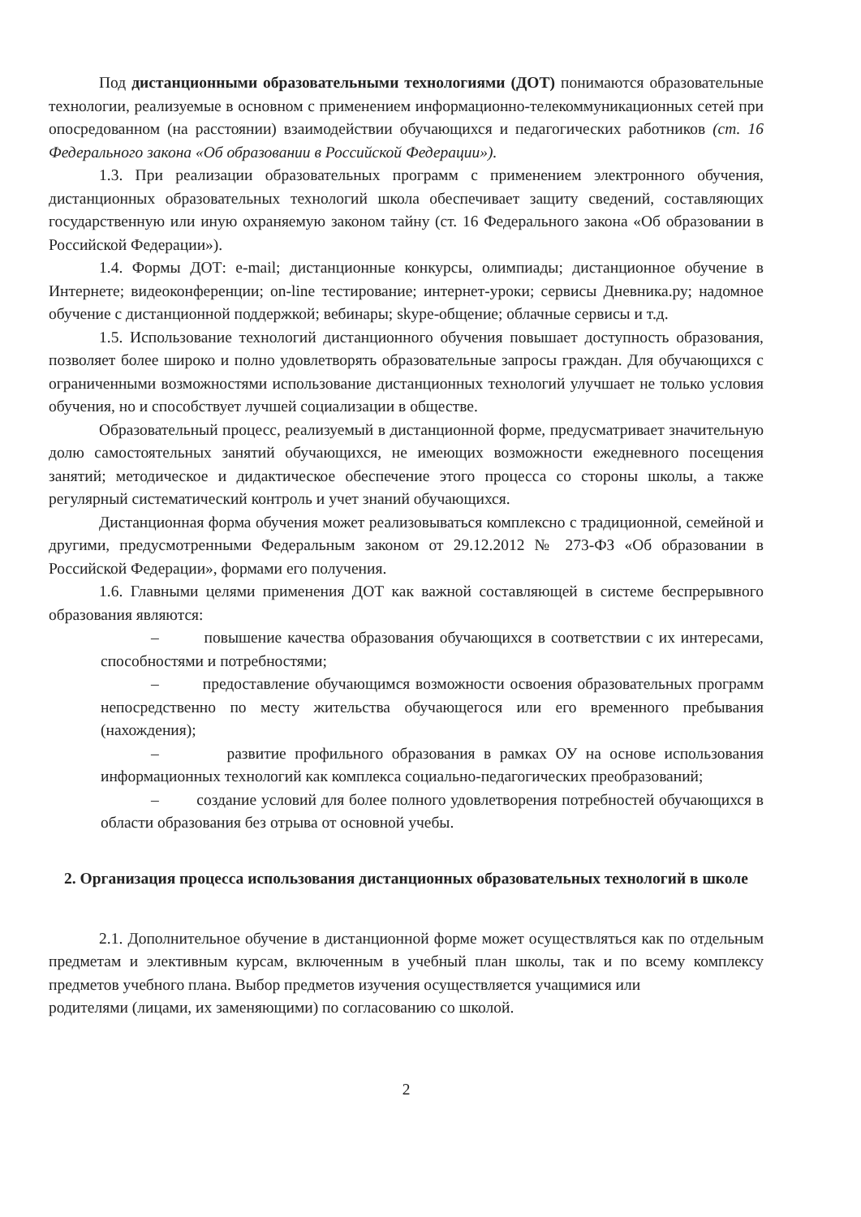Под дистанционными образовательными технологиями (ДОТ) понимаются образовательные технологии, реализуемые в основном с применением информационно-телекоммуникационных сетей при опосредованном (на расстоянии) взаимодействии обучающихся и педагогических работников (ст. 16 Федерального закона «Об образовании в Российской Федерации»).
1.3. При реализации образовательных программ с применением электронного обучения, дистанционных образовательных технологий школа обеспечивает защиту сведений, составляющих государственную или иную охраняемую законом тайну (ст. 16 Федерального закона «Об образовании в Российской Федерации»).
1.4. Формы ДОТ: e-mail; дистанционные конкурсы, олимпиады; дистанционное обучение в Интернете; видеоконференции; on-line тестирование; интернет-уроки; сервисы Дневника.ру; надомное обучение с дистанционной поддержкой; вебинары; skype-общение; облачные сервисы и т.д.
1.5. Использование технологий дистанционного обучения повышает доступность образования, позволяет более широко и полно удовлетворять образовательные запросы граждан. Для обучающихся с ограниченными возможностями использование дистанционных технологий улучшает не только условия обучения, но и способствует лучшей социализации в обществе.
Образовательный процесс, реализуемый в дистанционной форме, предусматривает значительную долю самостоятельных занятий обучающихся, не имеющих возможности ежедневного посещения занятий; методическое и дидактическое обеспечение этого процесса со стороны школы, а также регулярный систематический контроль и учет знаний обучающихся.
Дистанционная форма обучения может реализовываться комплексно с традиционной, семейной и другими, предусмотренными Федеральным законом от 29.12.2012 № 273-ФЗ «Об образовании в Российской Федерации», формами его получения.
1.6. Главными целями применения ДОТ как важной составляющей в системе беспрерывного образования являются:
– повышение качества образования обучающихся в соответствии с их интересами, способностями и потребностями;
– предоставление обучающимся возможности освоения образовательных программ непосредственно по месту жительства обучающегося или его временного пребывания (нахождения);
– развитие профильного образования в рамках ОУ на основе использования информационных технологий как комплекса социально-педагогических преобразований;
– создание условий для более полного удовлетворения потребностей обучающихся в области образования без отрыва от основной учебы.
2. Организация процесса использования дистанционных образовательных технологий в школе
2.1. Дополнительное обучение в дистанционной форме может осуществляться как по отдельным предметам и элективным курсам, включенным в учебный план школы, так и по всему комплексу предметов учебного плана. Выбор предметов изучения осуществляется учащимися или
родителями (лицами, их заменяющими) по согласованию со школой.
2